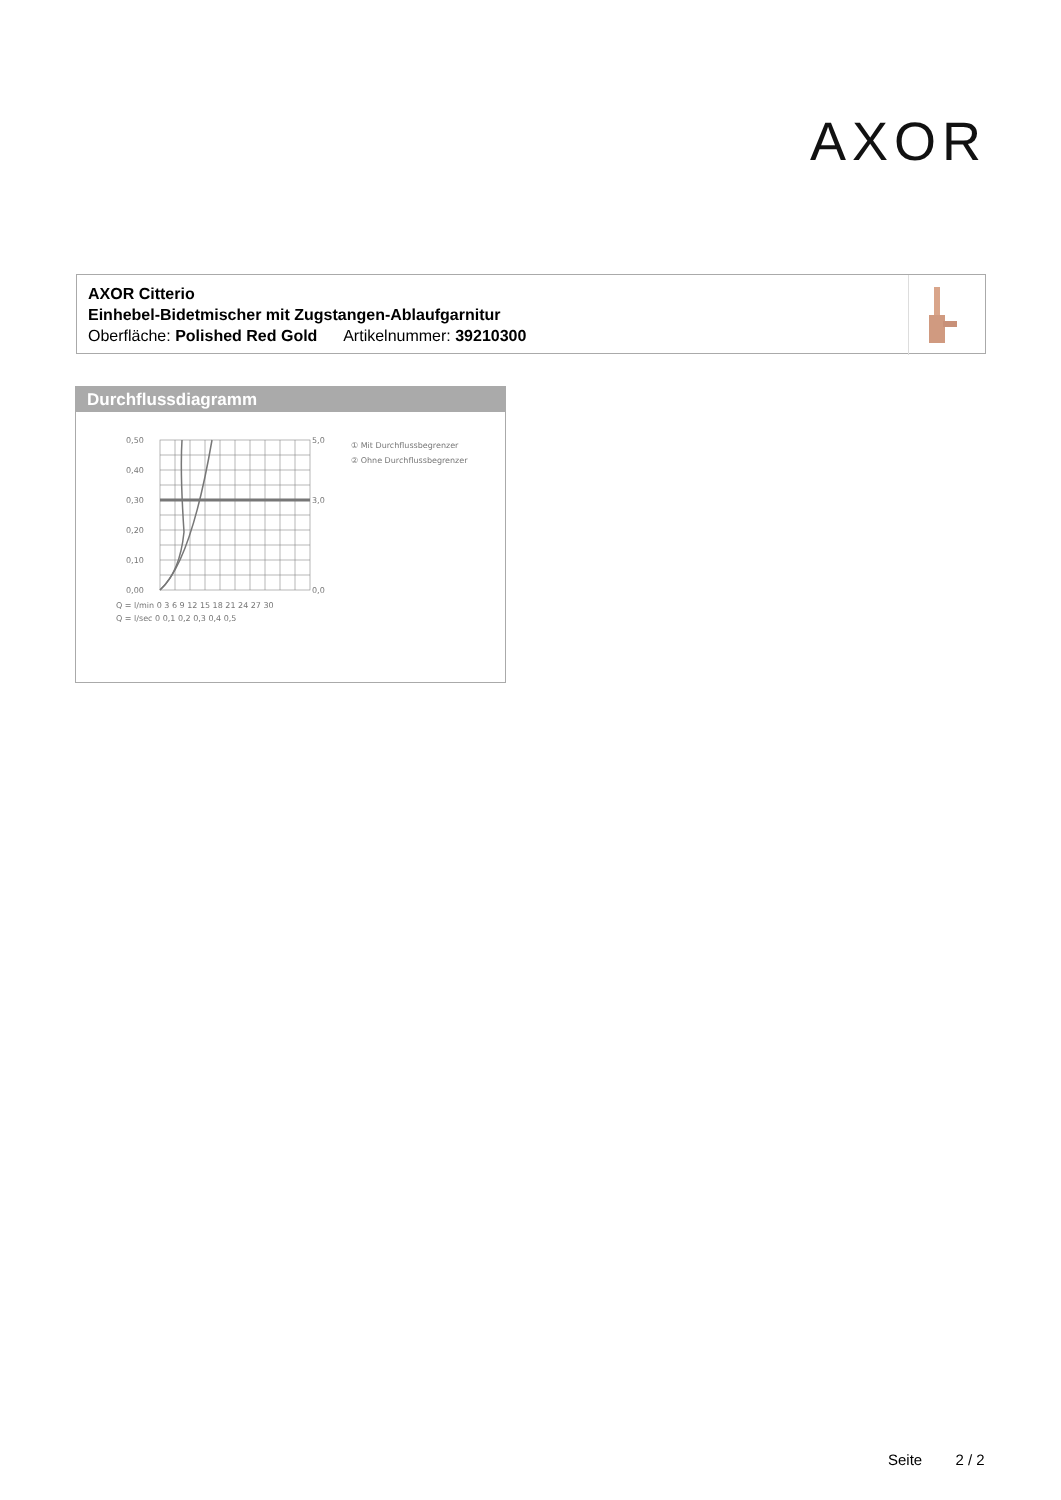AXOR
AXOR Citterio
Einhebel-Bidetmischer mit Zugstangen-Ablaufgarnitur
Oberfläche: Polished Red Gold Artikelnummer: 39210300
Durchflussdiagramm
0,50
0,40
0,30
0,20
0,10
0,00
5,0
3,0
0,0
Q = l/min 0 3 6 9 12 15 18 21 24 27 30
Q = l/sec 0 0,1 0,2 0,3 0,4 0,5
① Mit Durchflussbegrenzer
② Ohne Durchflussbegrenzer
Seite 2 / 2